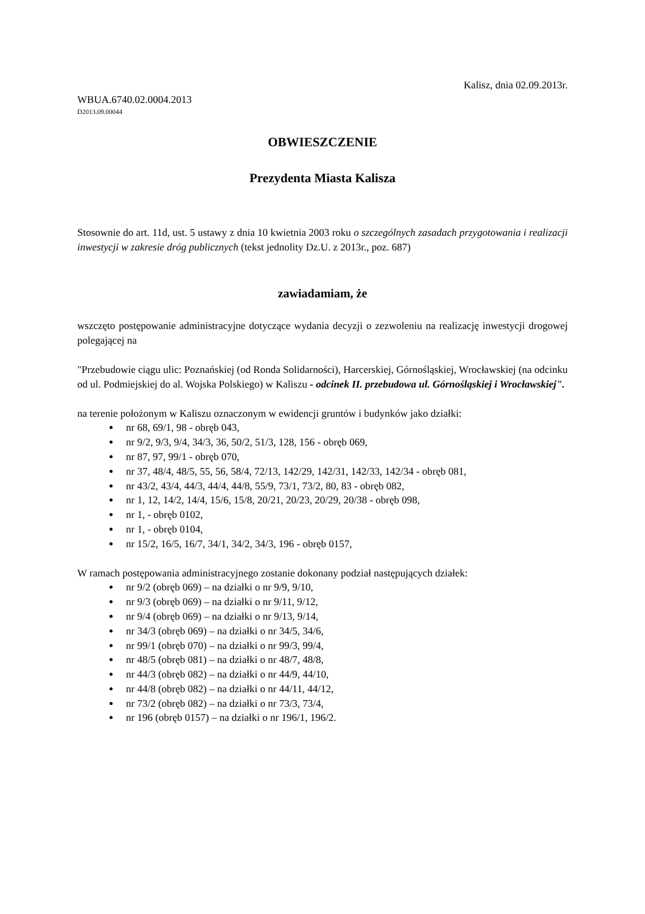Kalisz, dnia 02.09.2013r.
WBUA.6740.02.0004.2013
D2013.09.00044
OBWIESZCZENIE
Prezydenta Miasta Kalisza
Stosownie do art. 11d, ust. 5 ustawy z dnia 10 kwietnia 2003 roku o szczególnych zasadach przygotowania i realizacji inwestycji w zakresie dróg publicznych (tekst jednolity Dz.U. z 2013r., poz. 687)
zawiadamiam, że
wszczęto postępowanie administracyjne dotyczące wydania decyzji o zezwoleniu na realizację inwestycji drogowej polegającej na
"Przebudowie ciągu ulic: Poznańskiej (od Ronda Solidarności), Harcerskiej, Górnośląskiej, Wrocławskiej (na odcinku od ul. Podmiejskiej do al. Wojska Polskiego) w Kaliszu - odcinek II. przebudowa ul. Górnośląskiej i Wrocławskiej".
na terenie położonym w Kaliszu oznaczonym w ewidencji gruntów i budynków jako działki:
nr 68, 69/1, 98 - obręb 043,
nr 9/2, 9/3, 9/4, 34/3, 36, 50/2, 51/3, 128, 156 - obręb 069,
nr 87, 97, 99/1 - obręb 070,
nr 37, 48/4, 48/5, 55, 56, 58/4, 72/13, 142/29, 142/31, 142/33, 142/34 - obręb 081,
nr 43/2, 43/4, 44/3, 44/4, 44/8, 55/9, 73/1, 73/2, 80, 83 - obręb 082,
nr 1, 12, 14/2, 14/4, 15/6, 15/8, 20/21, 20/23, 20/29, 20/38 - obręb 098,
nr 1, - obręb 0102,
nr 1, - obręb 0104,
nr 15/2, 16/5, 16/7, 34/1, 34/2, 34/3, 196 - obręb 0157,
W ramach postępowania administracyjnego zostanie dokonany podział następujących działek:
nr 9/2 (obręb 069) – na działki o nr 9/9, 9/10,
nr 9/3 (obręb 069) – na działki o nr 9/11, 9/12,
nr 9/4 (obręb 069) – na działki o nr 9/13, 9/14,
nr 34/3 (obręb 069) – na działki o nr 34/5, 34/6,
nr 99/1 (obręb 070) – na działki o nr 99/3, 99/4,
nr 48/5 (obręb 081) – na działki o nr 48/7, 48/8,
nr 44/3 (obręb 082) – na działki o nr 44/9, 44/10,
nr 44/8 (obręb 082) – na działki o nr 44/11, 44/12,
nr 73/2 (obręb 082) – na działki o nr 73/3, 73/4,
nr 196 (obręb 0157) – na działki o nr 196/1, 196/2.